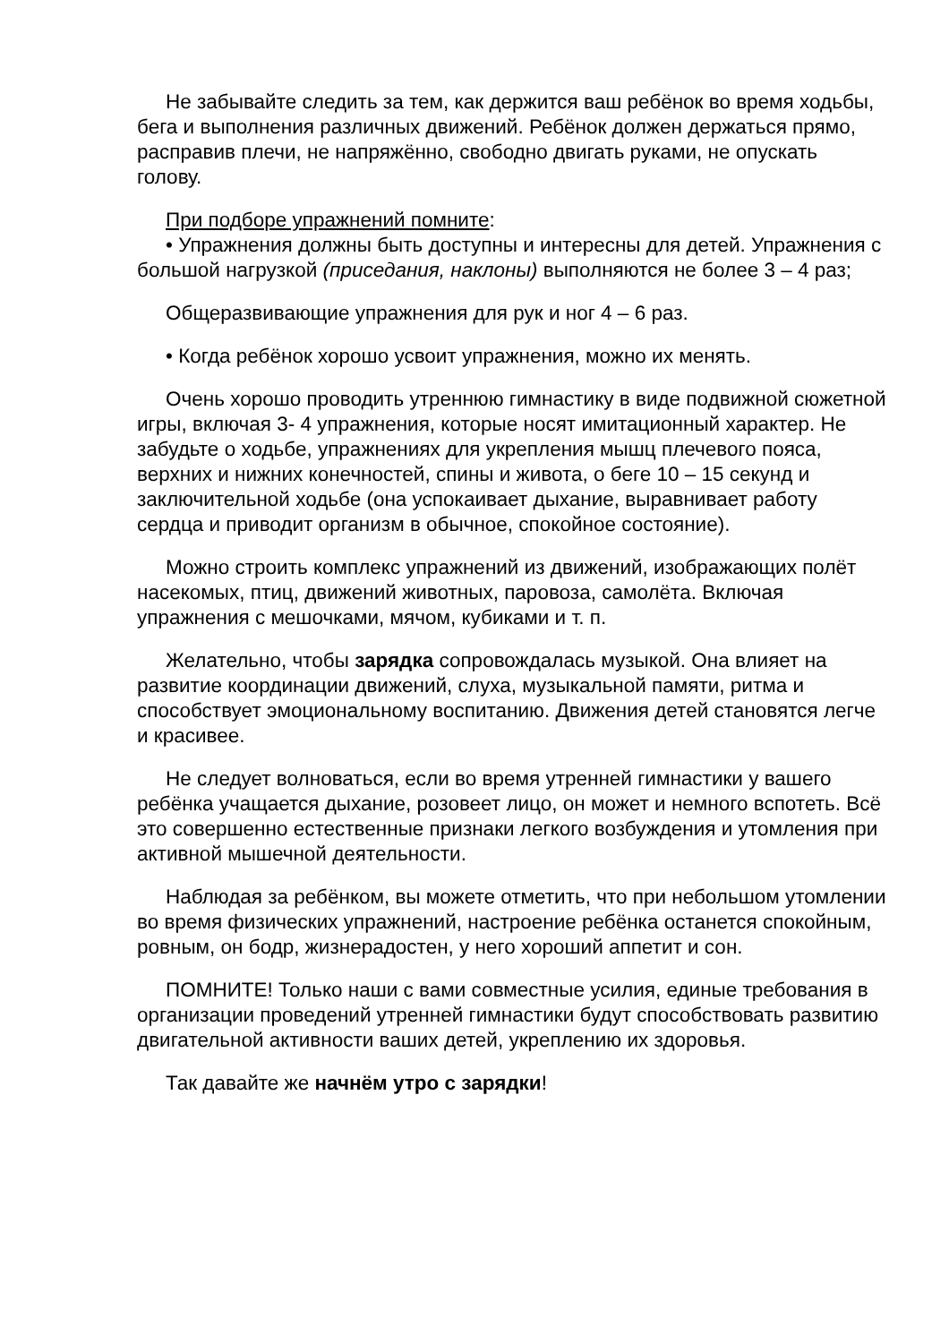Не забывайте следить за тем, как держится ваш ребёнок во время ходьбы, бега и выполнения различных движений. Ребёнок должен держаться прямо, расправив плечи, не напряжённо, свободно двигать руками, не опускать голову.
При подборе упражнений помните:
• Упражнения должны быть доступны и интересны для детей. Упражнения с большой нагрузкой (приседания, наклоны) выполняются не более 3 – 4 раз;
Общеразвивающие упражнения для рук и ног 4 – 6 раз.
• Когда ребёнок хорошо усвоит упражнения, можно их менять.
Очень хорошо проводить утреннюю гимнастику в виде подвижной сюжетной игры, включая 3- 4 упражнения, которые носят имитационный характер. Не забудьте о ходьбе, упражнениях для укрепления мышц плечевого пояса, верхних и нижних конечностей, спины и живота, о беге 10 – 15 секунд и заключительной ходьбе (она успокаивает дыхание, выравнивает работу сердца и приводит организм в обычное, спокойное состояние).
Можно строить комплекс упражнений из движений, изображающих полёт насекомых, птиц, движений животных, паровоза, самолёта. Включая упражнения с мешочками, мячом, кубиками и т. п.
Желательно, чтобы зарядка сопровождалась музыкой. Она влияет на развитие координации движений, слуха, музыкальной памяти, ритма и способствует эмоциональному воспитанию. Движения детей становятся легче и красивее.
Не следует волноваться, если во время утренней гимнастики у вашего ребёнка учащается дыхание, розовеет лицо, он может и немного вспотеть. Всё это совершенно естественные признаки легкого возбуждения и утомления при активной мышечной деятельности.
Наблюдая за ребёнком, вы можете отметить, что при небольшом утомлении во время физических упражнений, настроение ребёнка останется спокойным, ровным, он бодр, жизнерадостен, у него хороший аппетит и сон.
ПОМНИТЕ! Только наши с вами совместные усилия, единые требования в организации проведений утренней гимнастики будут способствовать развитию двигательной активности ваших детей, укреплению их здоровья.
Так давайте же начнём утро с зарядки!